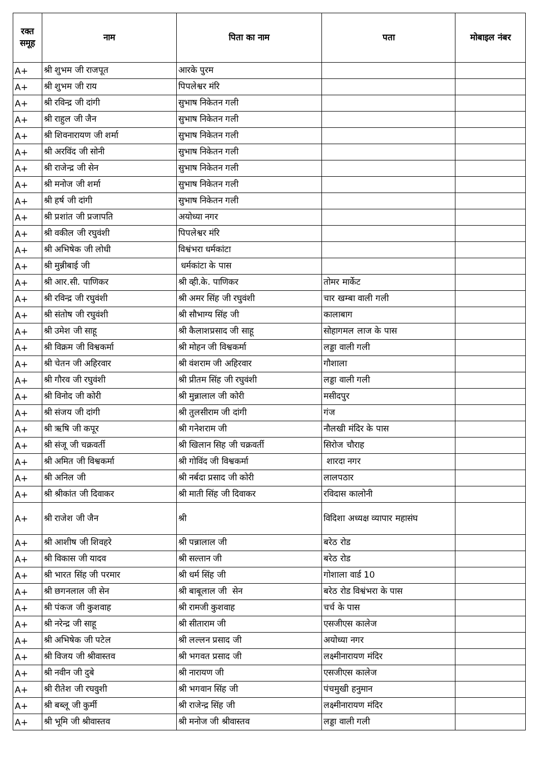| रक्त समूह | नाम | पिता का नाम | पता | मोबाइल नंबर |
| --- | --- | --- | --- | --- |
| A+ | श्री शुभम जी राजपूत | आरके पुरम | | |
| A+ | श्री शुभम जी राय | पिपलेश्वर मंरि | | |
| A+ | श्री रविन्द्र जी दांगी | सुभाष निकेतन गली | | |
| A+ | श्री राहुल जी जैन | सुभाष निकेतन गली | | |
| A+ | श्री शिवनारायण जी शर्मा | सुभाष निकेतन गली | | |
| A+ | श्री अरविंद जी सोनी | सुभाष निकेतन गली | | |
| A+ | श्री राजेन्द्र जी सेन | सुभाष निकेतन गली | | |
| A+ | श्री मनोज जी शर्मा | सुभाष निकेतन गली | | |
| A+ | श्री हर्ष जी दांगी | सुभाष निकेतन गली | | |
| A+ | श्री प्रशांत जी प्रजापति | अयोध्या नगर | | |
| A+ | श्री वकील जी रघुवंशी | पिपलेश्वर मंरि | | |
| A+ | श्री अभिषेक जी लोधी | विश्वंभरा धर्मकांटा | | |
| A+ | श्री मुन्नीबाई जी | धर्मकांटा के पास | | |
| A+ | श्री आर.सी. पाणिकर | श्री व्ही.के. पाणिकर | तोमर मार्केट | |
| A+ | श्री रविन्द्र जी रघुवंशी | श्री अमर सिंह जी रघुवंशी | चार खम्बा वाली गली | |
| A+ | श्री संतोष जी रघुवंशी | श्री सौभाग्य सिंह जी | कालाबाग | |
| A+ | श्री उमेश जी साहू | श्री कैलाशप्रसाद जी साहू | सोहागमल लाज के पास | |
| A+ | श्री विक्रम जी विश्वकर्मा | श्री मोहन जी विश्वकर्मा | लड्डा वाली गली | |
| A+ | श्री चेतन जी अहिरवार | श्री वंशराम जी अहिरवार | गौशाला | |
| A+ | श्री गौरव जी रघुवंशी | श्री प्रीतम सिंह जी रघुवंशी | लड्डा वाली गली | |
| A+ | श्री विनोद जी कोरी | श्री मुन्नालाल जी कोरी | मसीदपुर | |
| A+ | श्री संजय जी दांगी | श्री तुलसीराम जी दांगी | गंज | |
| A+ | श्री ऋषि जी कपूर | श्री गनेशराम जी | नौलखी मंदिर के पास | |
| A+ | श्री संजू जी चक्रवर्ती | श्री खिलान सिह जी चक्रवर्ती | सिरोज चौराह | |
| A+ | श्री अमित जी विश्वकर्मा | श्री गोविंद जी विश्वकर्मा | शारदा नगर | |
| A+ | श्री अनिल जी | श्री नर्बदा प्रसाद जी कोरी | लालपठार | |
| A+ | श्री श्रीकांत जी दिवाकर | श्री माती सिंह जी दिवाकर | रविदास कालोनी | |
| A+ | श्री राजेश जी जैन | श्री | विदिशा अध्यक्ष व्यापार महासंघ | |
| A+ | श्री आशीष जी शिवहरे | श्री पन्नालाल जी | बरेठ रोड | |
| A+ | श्री विकास जी यादव | श्री सल्तान जी | बरेठ रोड | |
| A+ | श्री भारत सिंह जी परमार | श्री धर्म सिंह जी | गोशाला वार्ड 10 | |
| A+ | श्री छगनलाल जी सेन | श्री बाबूलाल जी सेन | बरेठ रोड विश्वंभरा के पास | |
| A+ | श्री पंकज जी कुशवाह | श्री रामजी कुशवाह | चर्च के पास | |
| A+ | श्री नरेन्द्र जी साहू | श्री सीताराम जी | एसजीएस कालेज | |
| A+ | श्री अभिषेक जी पटेल | श्री लल्लन प्रसाद जी | अयोध्या नगर | |
| A+ | श्री विजय जी श्रीवास्तव | श्री भगवत प्रसाद जी | लक्ष्मीनारायण मंदिर | |
| A+ | श्री नवीन जी दुबे | श्री नारायण जी | एसजीएस कालेज | |
| A+ | श्री रीतेश जी रघवुशी | श्री भगवान सिंह जी | पंचमुखी हनुमान | |
| A+ | श्री बब्लू जी कुर्मी | श्री राजेन्द्र सिंह जी | लक्ष्मीनारायण मंदिर | |
| A+ | श्री भूमि जी श्रीवास्तव | श्री मनोज जी श्रीवास्तव | लड्डा वाली गली | |